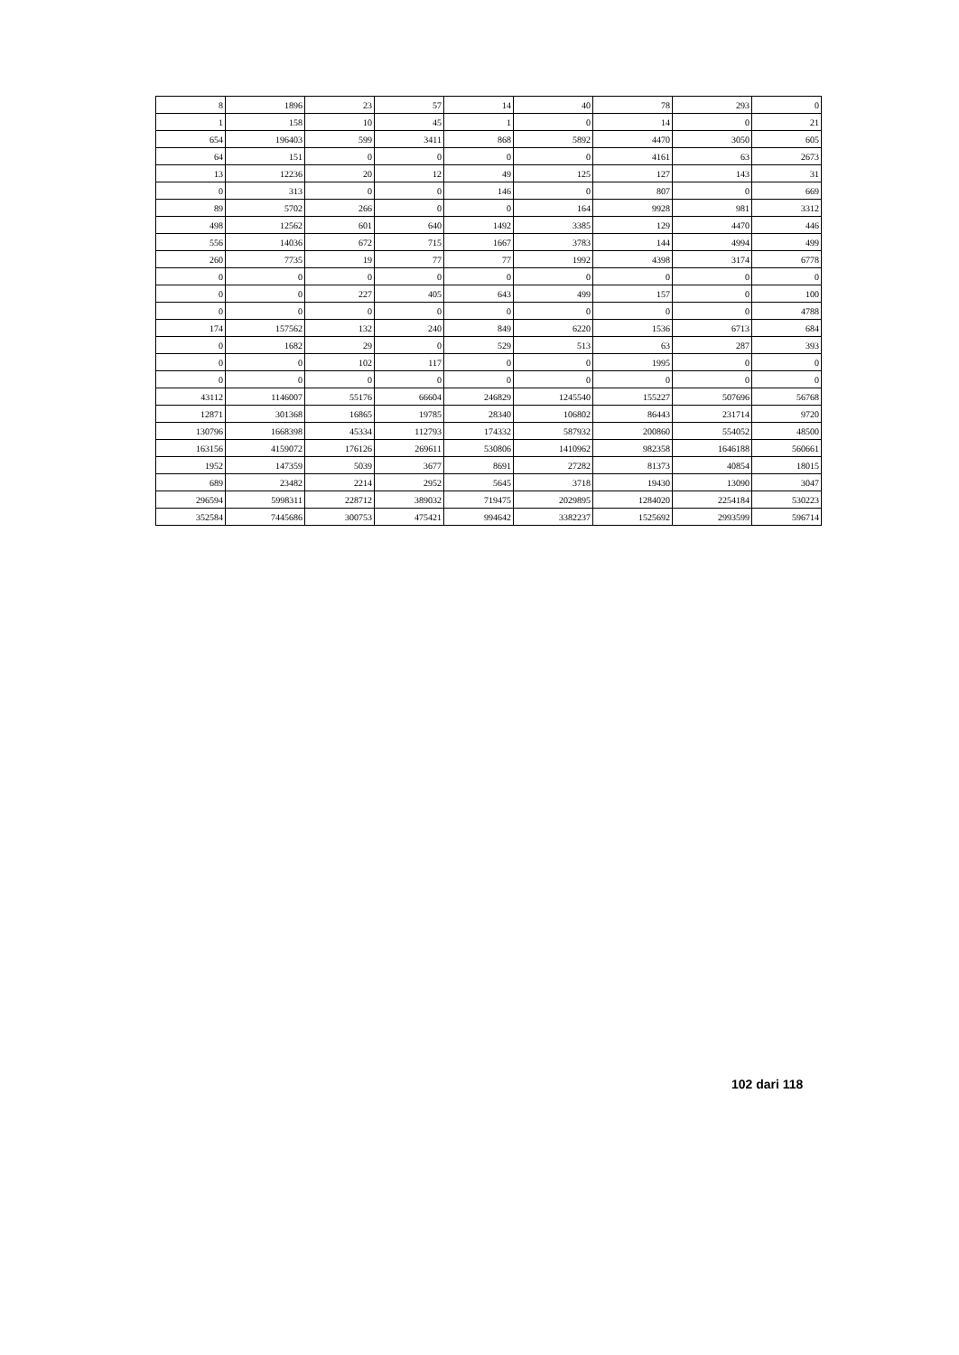| 8 | 1896 | 23 | 57 | 14 | 40 | 78 | 293 | 0 |
| 1 | 158 | 10 | 45 | 1 | 0 | 14 | 0 | 21 |
| 654 | 196403 | 599 | 3411 | 868 | 5892 | 4470 | 3050 | 605 |
| 64 | 151 | 0 | 0 | 0 | 0 | 4161 | 63 | 2673 |
| 13 | 12236 | 20 | 12 | 49 | 125 | 127 | 143 | 31 |
| 0 | 313 | 0 | 0 | 146 | 0 | 807 | 0 | 669 |
| 89 | 5702 | 266 | 0 | 0 | 164 | 9928 | 981 | 3312 |
| 498 | 12562 | 601 | 640 | 1492 | 3385 | 129 | 4470 | 446 |
| 556 | 14036 | 672 | 715 | 1667 | 3783 | 144 | 4994 | 499 |
| 260 | 7735 | 19 | 77 | 77 | 1992 | 4398 | 3174 | 6778 |
| 0 | 0 | 0 | 0 | 0 | 0 | 0 | 0 | 0 |
| 0 | 0 | 227 | 405 | 643 | 499 | 157 | 0 | 100 |
| 0 | 0 | 0 | 0 | 0 | 0 | 0 | 0 | 4788 |
| 174 | 157562 | 132 | 240 | 849 | 6220 | 1536 | 6713 | 684 |
| 0 | 1682 | 29 | 0 | 529 | 513 | 63 | 287 | 393 |
| 0 | 0 | 102 | 117 | 0 | 0 | 1995 | 0 | 0 |
| 0 | 0 | 0 | 0 | 0 | 0 | 0 | 0 | 0 |
| 43112 | 1146007 | 55176 | 66604 | 246829 | 1245540 | 155227 | 507696 | 56768 |
| 12871 | 301368 | 16865 | 19785 | 28340 | 106802 | 86443 | 231714 | 9720 |
| 130796 | 1668398 | 45334 | 112793 | 174332 | 587932 | 200860 | 554052 | 48500 |
| 163156 | 4159072 | 176126 | 269611 | 530806 | 1410962 | 982358 | 1646188 | 560661 |
| 1952 | 147359 | 5039 | 3677 | 8691 | 27282 | 81373 | 40854 | 18015 |
| 689 | 23482 | 2214 | 2952 | 5645 | 3718 | 19430 | 13090 | 3047 |
| 296594 | 5998311 | 228712 | 389032 | 719475 | 2029895 | 1284020 | 2254184 | 530223 |
| 352584 | 7445686 | 300753 | 475421 | 994642 | 3382237 | 1525692 | 2993599 | 596714 |
102 dari 118